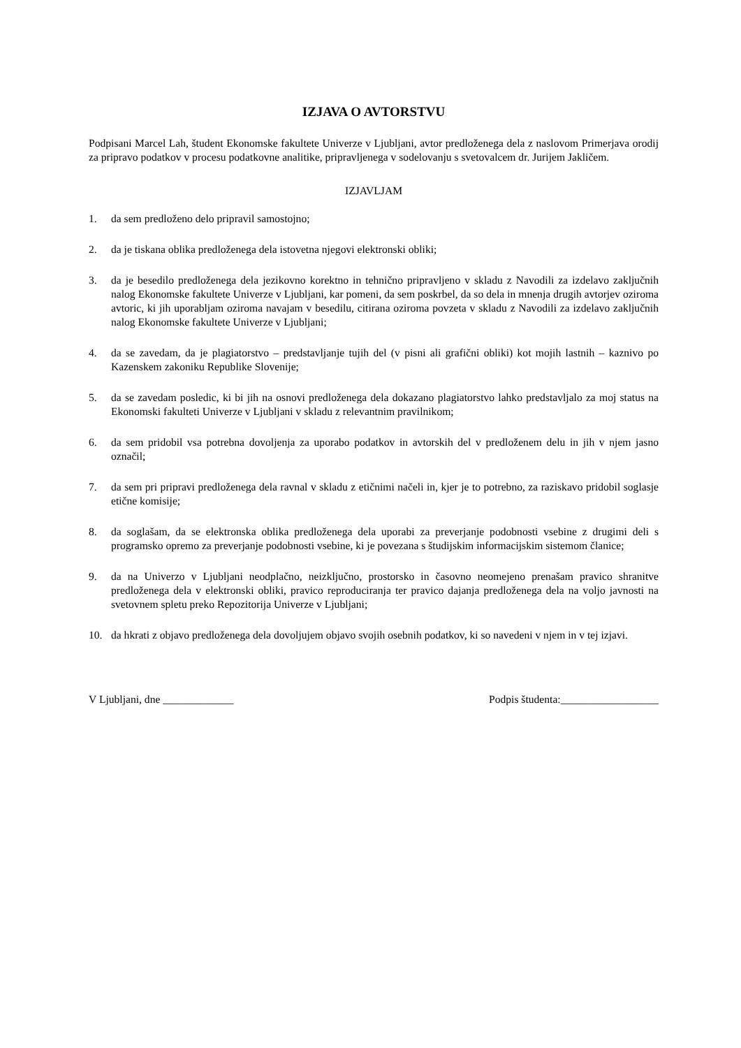IZJAVA O AVTORSTVU
Podpisani Marcel Lah, študent Ekonomske fakultete Univerze v Ljubljani, avtor predloženega dela z naslovom Primerjava orodij za pripravo podatkov v procesu podatkovne analitike, pripravljenega v sodelovanju s svetovalcem dr. Jurijem Jakličem.
IZJAVLJAM
1. da sem predloženo delo pripravil samostojno;
2. da je tiskana oblika predloženega dela istovetna njegovi elektronski obliki;
3. da je besedilo predloženega dela jezikovno korektno in tehnično pripravljeno v skladu z Navodili za izdelavo zaključnih nalog Ekonomske fakultete Univerze v Ljubljani, kar pomeni, da sem poskrbel, da so dela in mnenja drugih avtorjev oziroma avtoric, ki jih uporabljam oziroma navajam v besedilu, citirana oziroma povzeta v skladu z Navodili za izdelavo zaključnih nalog Ekonomske fakultete Univerze v Ljubljani;
4. da se zavedam, da je plagiatorstvo – predstavljanje tujih del (v pisni ali grafični obliki) kot mojih lastnih – kaznivo po Kazenskem zakoniku Republike Slovenije;
5. da se zavedam posledic, ki bi jih na osnovi predloženega dela dokazano plagiatorstvo lahko predstavljalo za moj status na Ekonomski fakulteti Univerze v Ljubljani v skladu z relevantnim pravilnikom;
6. da sem pridobil vsa potrebna dovoljenja za uporabo podatkov in avtorskih del v predloženem delu in jih v njem jasno označil;
7. da sem pri pripravi predloženega dela ravnal v skladu z etičnimi načeli in, kjer je to potrebno, za raziskavo pridobil soglasje etične komisije;
8. da soglašam, da se elektronska oblika predloženega dela uporabi za preverjanje podobnosti vsebine z drugimi deli s programsko opremo za preverjanje podobnosti vsebine, ki je povezana s študijskim informacijskim sistemom članice;
9. da na Univerzo v Ljubljani neodplačno, neizključno, prostorsko in časovno neomejeno prenašam pravico shranitve predloženega dela v elektronski obliki, pravico reproduciranja ter pravico dajanja predloženega dela na voljo javnosti na svetovnem spletu preko Repozitorija Univerze v Ljubljani;
10. da hkrati z objavo predloženega dela dovoljujem objavo svojih osebnih podatkov, ki so navedeni v njem in v tej izjavi.
V Ljubljani, dne _____________ Podpis študenta:__________________